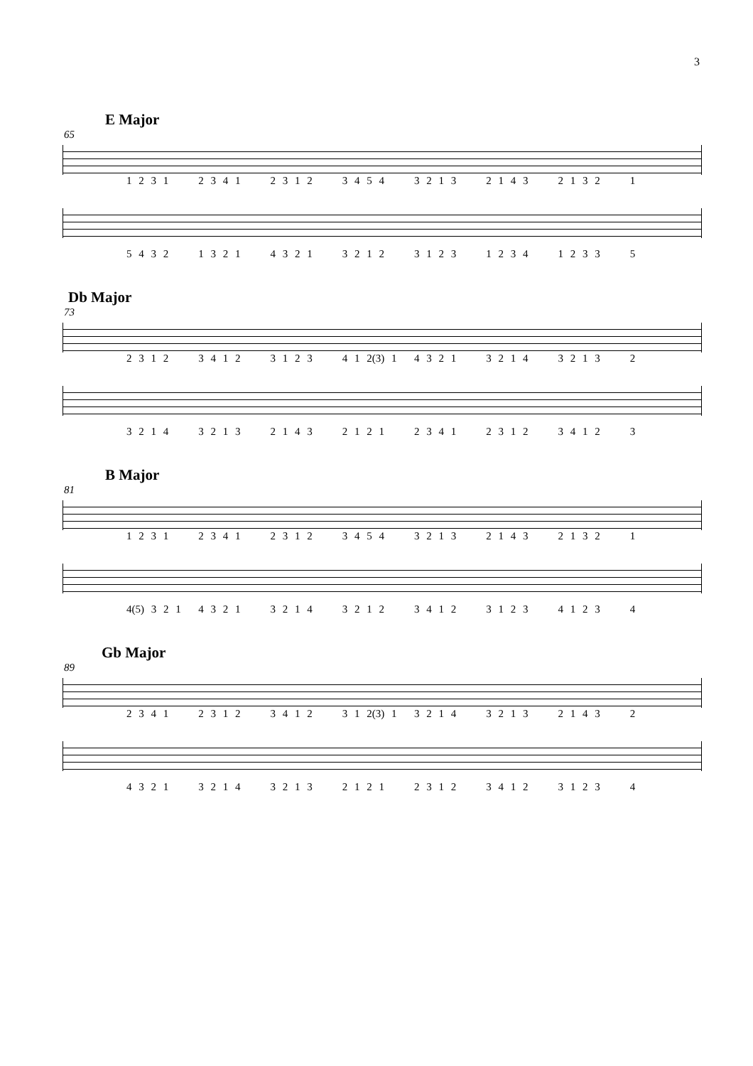3
E Major
65
1 2 3 1 2 3 4 1 2 3 1 2 3 4 5 4 3 2 1 3 2 1 4 3 2 1 3 2 1
5 4 3 2 1 3 2 1 4 3 2 1 3 2 1 2 3 1 2 3 1 2 3 4 1 2 3 3 5
Db Major
73
2 3 1 2 3 4 1 2 3 1 2 3 4 1 2(3) 1 4 3 2 1 3 2 1 4 3 2 1 3 2
3 2 1 4 3 2 1 3 2 1 4 3 2 1 2 1 2 3 4 1 2 3 1 2 3 4 1 2 3
B Major
81
1 2 3 1 2 3 4 1 2 3 1 2 3 4 5 4 3 2 1 3 2 1 4 3 2 1 3 2 1
4(5) 3 2 1 4 3 2 1 3 2 1 4 3 2 1 2 3 4 1 2 3 1 2 3 4 1 2 3 4
Gb Major
89
2 3 4 1 2 3 1 2 3 4 1 2 3 1 2(3) 1 3 2 1 4 3 2 1 3 2 1 4 3 2
4 3 2 1 3 2 1 4 3 2 1 3 2 1 2 1 2 3 1 2 3 4 1 2 3 1 2 3 4